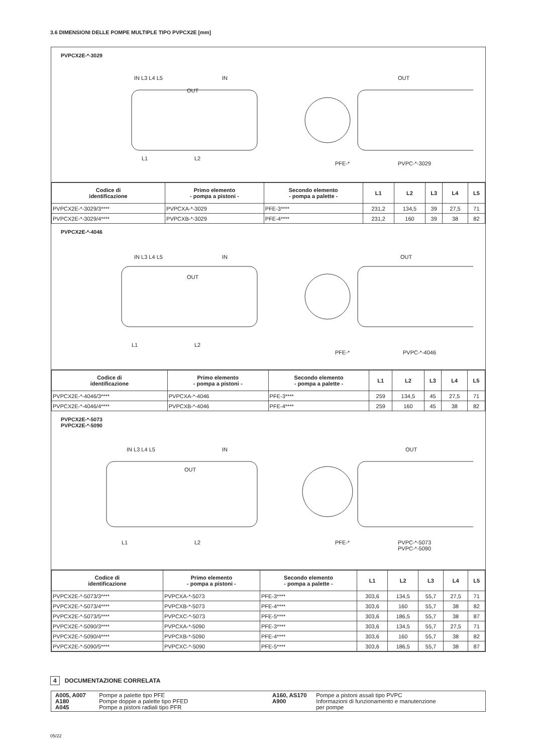3.6 DIMENSIONI DELLE POMPE MULTIPLE TIPO PVPCX2E [mm]
PVPCX2E-*-3029
IN L3 L4 L5
OUT
IN OUT
L1 L2
PFE-* PVPC-*-3029
| Codice di identificazione | Primo elemento - pompa a pistoni - | Secondo elemento - pompa a palette - | L1 | L2 | L3 | L4 | L5 |
| --- | --- | --- | --- | --- | --- | --- | --- |
| PVPCX2E-*-3029/3**** | PVPCXA-*-3029 | PFE-3**** | 231,2 | 134,5 | 39 | 27,5 | 71 |
| PVPCX2E-*-3029/4**** | PVPCXB-*-3029 | PFE-4**** | 231,2 | 160 | 39 | 38 | 82 |
PVPCX2E-*-4046
IN L3 L4 L5
OUT
IN OUT
L1 L2
PFE-* PVPC-*-4046
| Codice di identificazione | Primo elemento - pompa a pistoni - | Secondo elemento - pompa a palette - | L1 | L2 | L3 | L4 | L5 |
| --- | --- | --- | --- | --- | --- | --- | --- |
| PVPCX2E-*-4046/3**** | PVPCXA-*-4046 | PFE-3**** | 259 | 134,5 | 45 | 27,5 | 71 |
| PVPCX2E-*-4046/4**** | PVPCXB-*-4046 | PFE-4**** | 259 | 160 | 45 | 38 | 82 |
PVPCX2E-*-5073
PVPCX2E-*-5090
IN L3 L4 L5
OUT
IN OUT
L1 L2 PFE-* PVPC-*-5073
PVPC-*-5090
| Codice di identificazione | Primo elemento - pompa a pistoni - | Secondo elemento - pompa a palette - | L1 | L2 | L3 | L4 | L5 |
| --- | --- | --- | --- | --- | --- | --- | --- |
| PVPCX2E-*-5073/3**** | PVPCXA-*-5073 | PFE-3**** | 303,6 | 134,5 | 55,7 | 27,5 | 71 |
| PVPCX2E-*-5073/4**** | PVPCXB-*-5073 | PFE-4**** | 303,6 | 160 | 55,7 | 38 | 82 |
| PVPCX2E-*-5073/5**** | PVPCXC-*-5073 | PFE-5**** | 303,6 | 186,5 | 55,7 | 38 | 87 |
| PVPCX2E-*-5090/3**** | PVPCXA-*-5090 | PFE-3**** | 303,6 | 134,5 | 55,7 | 27,5 | 71 |
| PVPCX2E-*-5090/4**** | PVPCXB-*-5090 | PFE-4**** | 303,6 | 160 | 55,7 | 38 | 82 |
| PVPCX2E-*-5090/5**** | PVPCXC-*-5090 | PFE-5**** | 303,6 | 186,5 | 55,7 | 38 | 87 |
4 DOCUMENTAZIONE CORRELATA
A005, A007 Pompe a palette tipo PFE
A180 Pompe doppie a palette tipo PFED
A045 Pompe a pistoni radiali tipo PFR
A160, AS170 Pompe a pistoni assali tipo PVPC
A900 Informazioni di funzionamento e manutenzione
per pompe
05/22